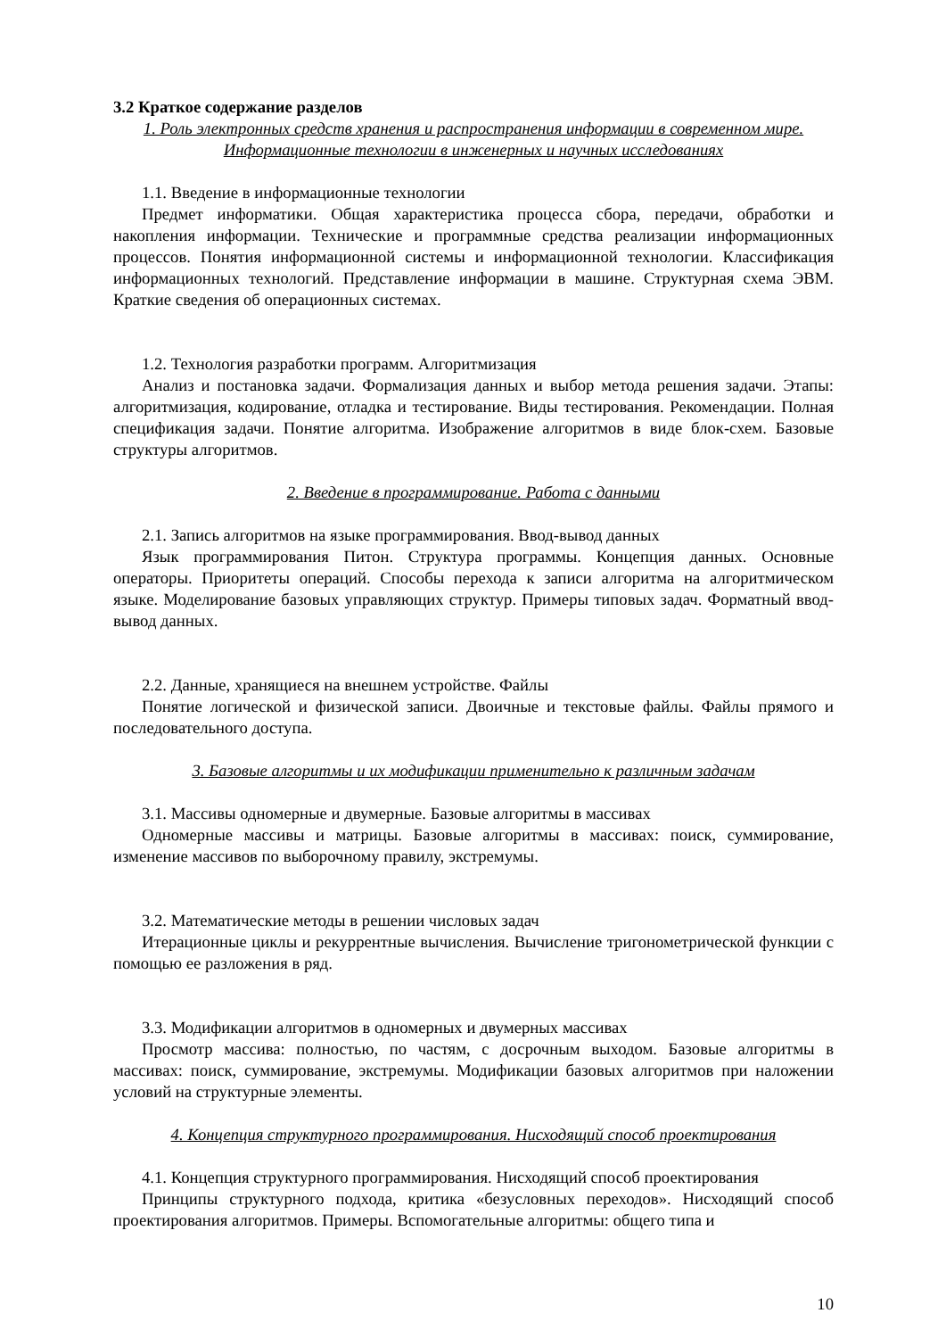3.2 Краткое содержание разделов
1. Роль электронных средств хранения и распространения информации в современном мире. Информационные технологии в инженерных и научных исследованиях
1.1. Введение в информационные технологии
Предмет информатики. Общая характеристика процесса сбора, передачи, обработки и накопления информации. Технические и программные средства реализации информационных процессов. Понятия информационной системы и информационной технологии. Классификация информационных технологий. Представление информации в машине. Структурная схема ЭВМ. Краткие сведения об операционных системах.
1.2. Технология разработки программ. Алгоритмизация
Анализ и постановка задачи. Формализация данных и выбор метода решения задачи. Этапы: алгоритмизация, кодирование, отладка и тестирование. Виды тестирования. Рекомендации. Полная спецификация задачи. Понятие алгоритма. Изображение алгоритмов в виде блок-схем. Базовые структуры алгоритмов.
2. Введение в программирование. Работа с данными
2.1. Запись алгоритмов на языке программирования. Ввод-вывод данных
Язык программирования Питон. Структура программы. Концепция данных. Основные операторы. Приоритеты операций. Способы перехода к записи алгоритма на алгоритмическом языке. Моделирование базовых управляющих структур. Примеры типовых задач. Форматный ввод-вывод данных.
2.2. Данные, хранящиеся на внешнем устройстве. Файлы
Понятие логической и физической записи. Двоичные и текстовые файлы. Файлы прямого и последовательного доступа.
3. Базовые алгоритмы и их модификации применительно к различным задачам
3.1. Массивы одномерные и двумерные. Базовые алгоритмы в массивах
Одномерные массивы и матрицы. Базовые алгоритмы в массивах: поиск, суммирование, изменение массивов по выборочному правилу, экстремумы.
3.2. Математические методы в решении числовых задач
Итерационные циклы и рекуррентные вычисления. Вычисление тригонометрической функции с помощью ее разложения в ряд.
3.3. Модификации алгоритмов в одномерных и двумерных массивах
Просмотр массива: полностью, по частям, с досрочным выходом. Базовые алгоритмы в массивах: поиск, суммирование, экстремумы. Модификации базовых алгоритмов при наложении условий на структурные элементы.
4. Концепция структурного программирования. Нисходящий способ проектирования
4.1. Концепция структурного программирования. Нисходящий способ проектирования
Принципы структурного подхода, критика «безусловных переходов». Нисходящий способ проектирования алгоритмов. Примеры. Вспомогательные алгоритмы: общего типа и
10